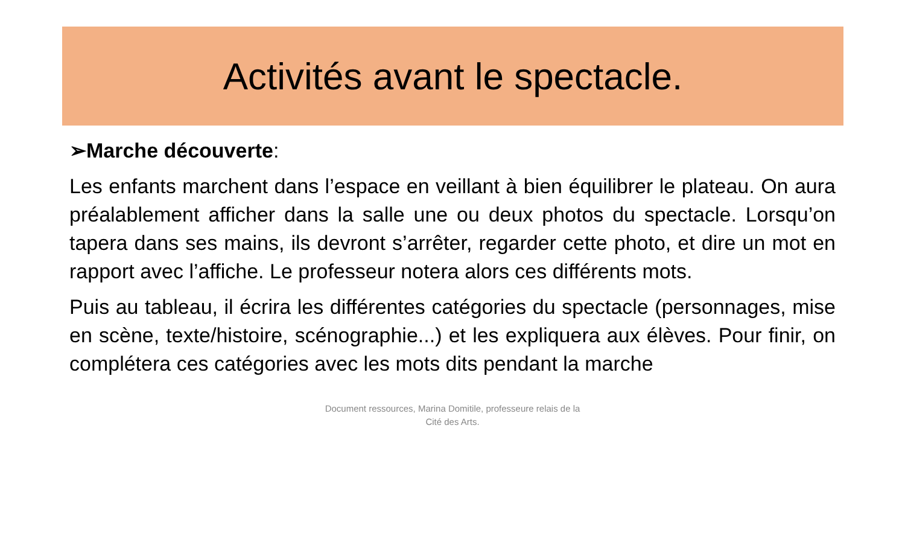Activités avant le spectacle.
➢Marche découverte:
Les enfants marchent dans l’espace en veillant à bien équilibrer le plateau. On aura préalablement afficher dans la salle une ou deux photos du spectacle. Lorsqu’on tapera dans ses mains, ils devront s’arrêter, regarder cette photo, et dire un mot en rapport avec l’affiche. Le professeur notera alors ces différents mots.
Puis au tableau, il écrira les différentes catégories du spectacle (personnages, mise en scène, texte/histoire, scénographie...) et les expliquera aux élèves. Pour finir, on complétera ces catégories avec les mots dits pendant la marche
Document ressources, Marina Domitile, professeure relais de la
Cité des Arts.